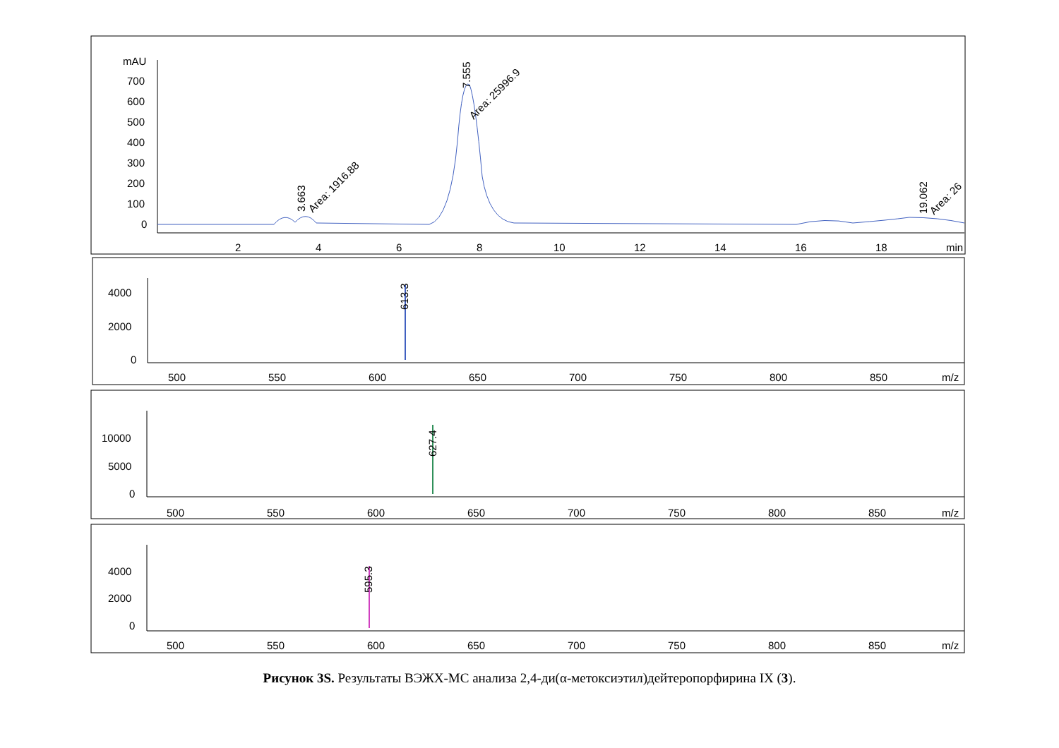mAU
700
600
500
400
300
200
100
0
2
4
6
8
10
12
14
16
18
min
3.663
Area: 1916.88
7.555
Area: 25996.9
19.062
Area: 26
4000
2000
0
613.3
500
550
600
650
700
750
800
850
m/z
10000
5000
0
627.4
500
550
600
650
700
750
800
850
m/z
4000
2000
0
595.3
500
550
600
650
700
750
800
850
m/z
Рисунок 3S. Результаты ВЭЖХ-МС анализа 2,4-ди(α-метоксиэтил)дейтеропорфирина IX (3).